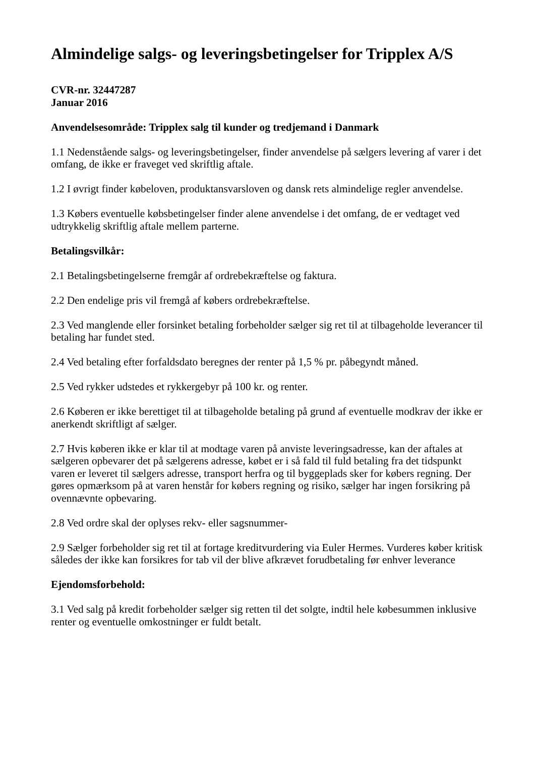Almindelige salgs- og leveringsbetingelser for Tripplex A/S
CVR-nr. 32447287
Januar 2016
Anvendelsesområde: Tripplex salg til kunder og tredjemand i Danmark
1.1 Nedenstående salgs- og leveringsbetingelser, finder anvendelse på sælgers levering af varer i det omfang, de ikke er fraveget ved skriftlig aftale.
1.2 I øvrigt finder købeloven, produktansvarsloven og dansk rets almindelige regler anvendelse.
1.3 Købers eventuelle købsbetingelser finder alene anvendelse i det omfang, de er vedtaget ved udtrykkelig skriftlig aftale mellem parterne.
Betalingsvilkår:
2.1 Betalingsbetingelserne fremgår af ordrebekræftelse og faktura.
2.2 Den endelige pris vil fremgå af købers ordrebekræftelse.
2.3 Ved manglende eller forsinket betaling forbeholder sælger sig ret til at tilbageholde leverancer til betaling har fundet sted.
2.4 Ved betaling efter forfaldsdato beregnes der renter på 1,5 % pr. påbegyndt måned.
2.5 Ved rykker udstedes et rykkergebyr på 100 kr. og renter.
2.6 Køberen er ikke berettiget til at tilbageholde betaling på grund af eventuelle modkrav der ikke er anerkendt skriftligt af sælger.
2.7 Hvis køberen ikke er klar til at modtage varen på anviste leveringsadresse, kan der aftales at sælgeren opbevarer det på sælgerens adresse, købet er i så fald til fuld betaling fra det tidspunkt varen er leveret til sælgers adresse, transport herfra og til byggeplads sker for købers regning. Der gøres opmærksom på at varen henstår for købers regning og risiko, sælger har ingen forsikring på ovennævnte opbevaring.
2.8 Ved ordre skal der oplyses rekv- eller sagsnummer-
2.9 Sælger forbeholder sig ret til at fortage kreditvurdering via Euler Hermes. Vurderes køber kritisk således der ikke kan forsikres for tab vil der blive afkrævet forudbetaling før enhver leverance
Ejendomsforbehold:
3.1 Ved salg på kredit forbeholder sælger sig retten til det solgte, indtil hele købesummen inklusive renter og eventuelle omkostninger er fuldt betalt.